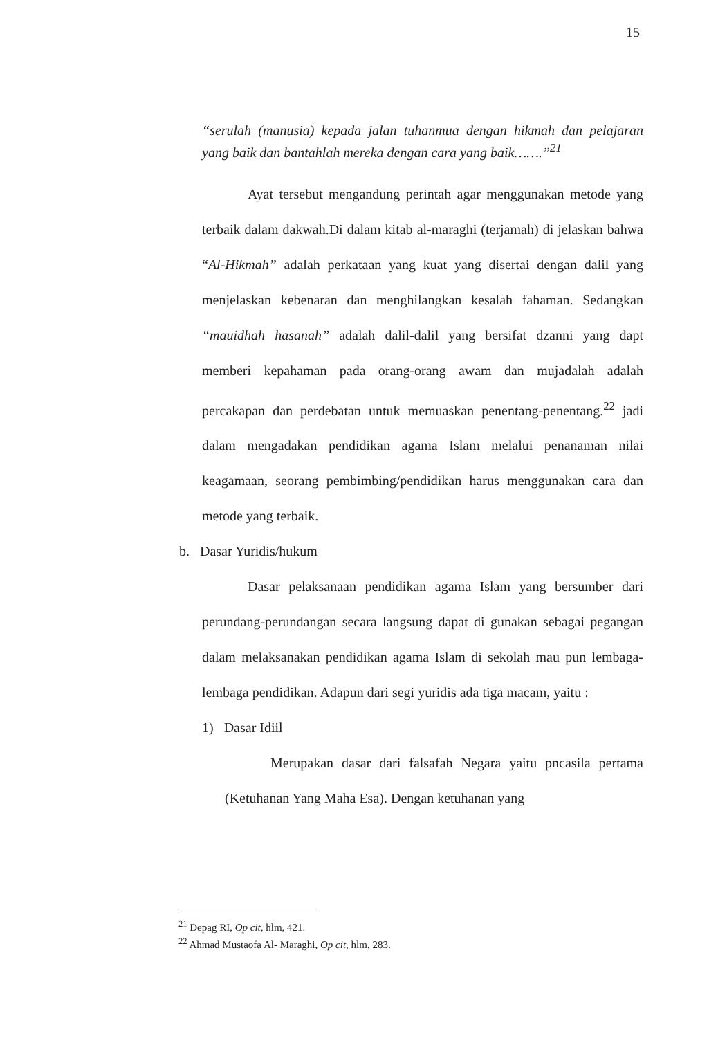15
“serulah (manusia) kepada jalan tuhanmua dengan hikmah dan pelajaran yang baik dan bantahlah mereka dengan cara yang baik…….”<sup>21</sup>
Ayat tersebut mengandung perintah agar menggunakan metode yang terbaik dalam dakwah.Di dalam kitab al-maraghi (terjamah) di jelaskan bahwa “Al-Hikmah” adalah perkataan yang kuat yang disertai dengan dalil yang menjelaskan kebenaran dan menghilangkan kesalah fahaman. Sedangkan “mauidhah hasanah” adalah dalil-dalil yang bersifat dzanni yang dapt memberi kepahaman pada orang-orang awam dan mujadalah adalah percakapan dan perdebatan untuk memuaskan penentang-penentang.<sup>22</sup> jadi dalam mengadakan pendidikan agama Islam melalui penanaman nilai keagamaan, seorang pembimbing/pendidikan harus menggunakan cara dan metode yang terbaik.
b. Dasar Yuridis/hukum
Dasar pelaksanaan pendidikan agama Islam yang bersumber dari perundang-perundangan secara langsung dapat di gunakan sebagai pegangan dalam melaksanakan pendidikan agama Islam di sekolah mau pun lembaga-lembaga pendidikan. Adapun dari segi yuridis ada tiga macam, yaitu :
1) Dasar Idiil
Merupakan dasar dari falsafah Negara yaitu pncasila pertama (Ketuhanan Yang Maha Esa). Dengan ketuhanan yang
<sup>21</sup> Depag RI, Op cit, hlm, 421.
<sup>22</sup> Ahmad Mustaofa Al- Maraghi, Op cit, hlm, 283.